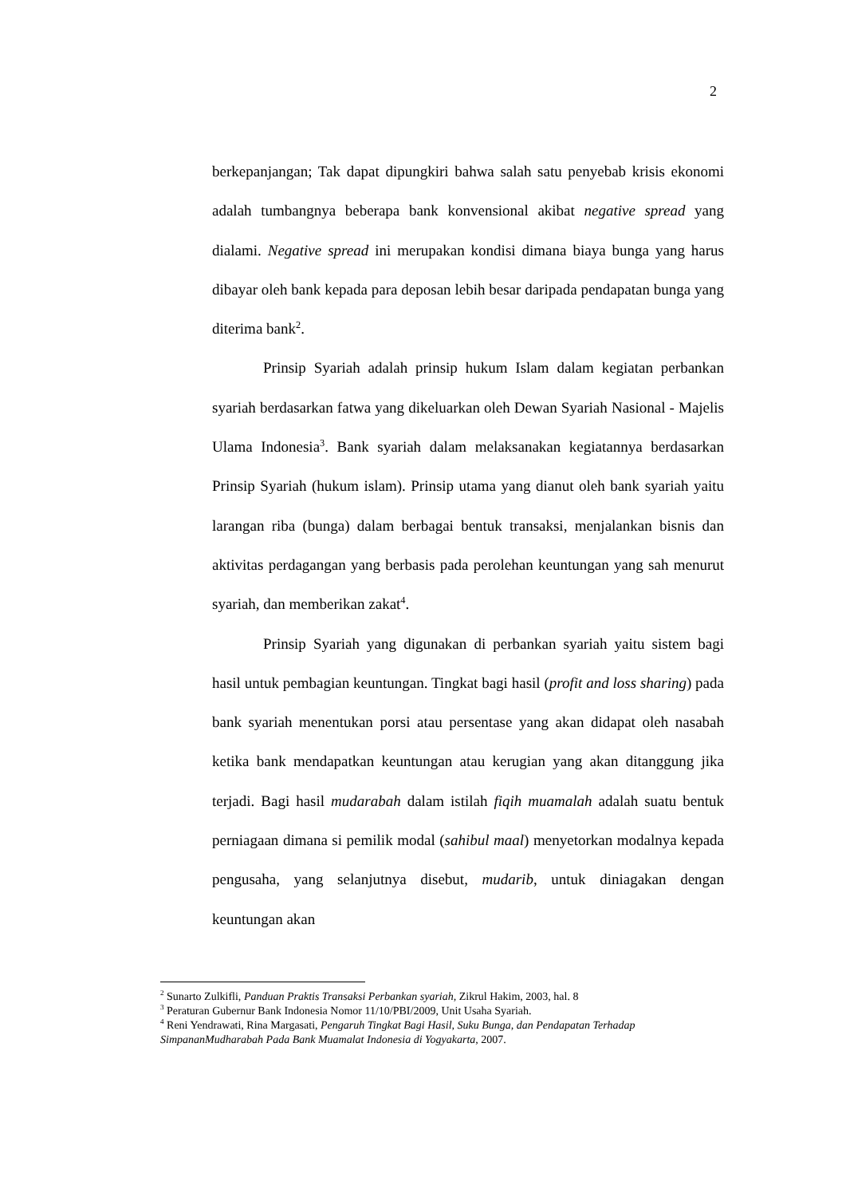2
berkepanjangan; Tak dapat dipungkiri bahwa salah satu penyebab krisis ekonomi adalah tumbangnya beberapa bank konvensional akibat negative spread yang dialami. Negative spread ini merupakan kondisi dimana biaya bunga yang harus dibayar oleh bank kepada para deposan lebih besar daripada pendapatan bunga yang diterima bank<sup>2</sup>.
Prinsip Syariah adalah prinsip hukum Islam dalam kegiatan perbankan syariah berdasarkan fatwa yang dikeluarkan oleh Dewan Syariah Nasional - Majelis Ulama Indonesia<sup>3</sup>. Bank syariah dalam melaksanakan kegiatannya berdasarkan Prinsip Syariah (hukum islam). Prinsip utama yang dianut oleh bank syariah yaitu larangan riba (bunga) dalam berbagai bentuk transaksi, menjalankan bisnis dan aktivitas perdagangan yang berbasis pada perolehan keuntungan yang sah menurut syariah, dan memberikan zakat<sup>4</sup>.
Prinsip Syariah yang digunakan di perbankan syariah yaitu sistem bagi hasil untuk pembagian keuntungan. Tingkat bagi hasil (profit and loss sharing) pada bank syariah menentukan porsi atau persentase yang akan didapat oleh nasabah ketika bank mendapatkan keuntungan atau kerugian yang akan ditanggung jika terjadi. Bagi hasil mudarabah dalam istilah fiqih muamalah adalah suatu bentuk perniagaan dimana si pemilik modal (sahibul maal) menyetorkan modalnya kepada pengusaha, yang selanjutnya disebut, mudarib, untuk diniagakan dengan keuntungan akan
<sup>2</sup> Sunarto Zulkifli, Panduan Praktis Transaksi Perbankan syariah, Zikrul Hakim, 2003, hal. 8
<sup>3</sup> Peraturan Gubernur Bank Indonesia Nomor 11/10/PBI/2009, Unit Usaha Syariah.
<sup>4</sup> Reni Yendrawati, Rina Margasati, Pengaruh Tingkat Bagi Hasil, Suku Bunga, dan Pendapatan Terhadap SimpananMudharabah Pada Bank Muamalat Indonesia di Yogyakarta, 2007.